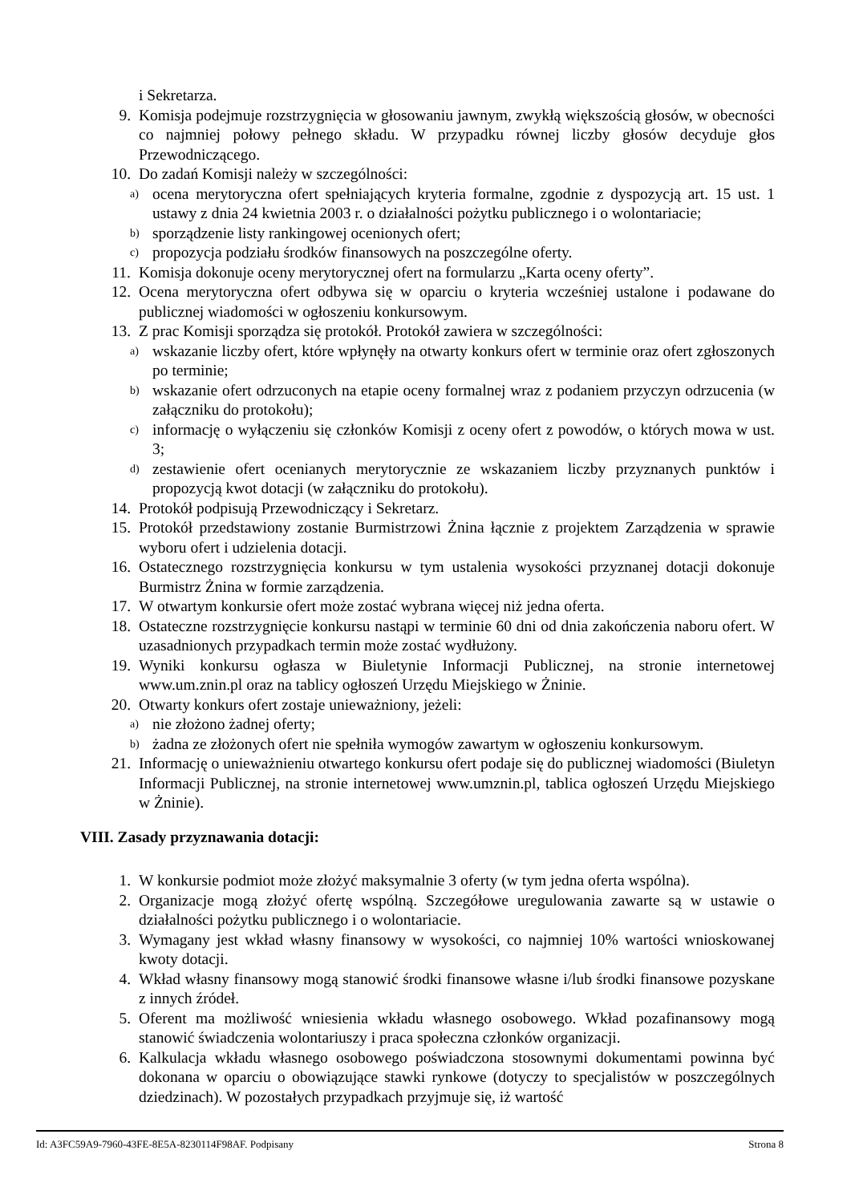i Sekretarza.
9. Komisja podejmuje rozstrzygnięcia w głosowaniu jawnym, zwykłą większością głosów, w obecności co najmniej połowy pełnego składu. W przypadku równej liczby głosów decyduje głos Przewodniczącego.
10. Do zadań Komisji należy w szczególności:
a) ocena merytoryczna ofert spełniających kryteria formalne, zgodnie z dyspozycją art. 15 ust. 1 ustawy z dnia 24 kwietnia 2003 r. o działalności pożytku publicznego i o wolontariacie;
b) sporządzenie listy rankingowej ocenionych ofert;
c) propozycja podziału środków finansowych na poszczególne oferty.
11. Komisja dokonuje oceny merytorycznej ofert na formularzu „Karta oceny oferty”.
12. Ocena merytoryczna ofert odbywa się w oparciu o kryteria wcześniej ustalone i podawane do publicznej wiadomości w ogłoszeniu konkursowym.
13. Z prac Komisji sporządza się protokół. Protokół zawiera w szczególności:
a) wskazanie liczby ofert, które wpłynęły na otwarty konkurs ofert w terminie oraz ofert zgłoszonych po terminie;
b) wskazanie ofert odrzuconych na etapie oceny formalnej wraz z podaniem przyczyn odrzucenia (w załączniku do protokołu);
c) informację o wyłączeniu się członków Komisji z oceny ofert z powodów, o których mowa w ust. 3;
d) zestawienie ofert ocenianych merytorycznie ze wskazaniem liczby przyznanych punktów i propozycją kwot dotacji (w załączniku do protokołu).
14. Protokół podpisują Przewodniczący i Sekretarz.
15. Protokół przedstawiony zostanie Burmistrzowi Żnina łącznie z projektem Zarządzenia w sprawie wyboru ofert i udzielenia dotacji.
16. Ostatecznego rozstrzygnięcia konkursu w tym ustalenia wysokości przyznanej dotacji dokonuje Burmistrz Żnina w formie zarządzenia.
17. W otwartym konkursie ofert może zostać wybrana więcej niż jedna oferta.
18. Ostateczne rozstrzygnięcie konkursu nastąpi w terminie 60 dni od dnia zakończenia naboru ofert. W uzasadnionych przypadkach termin może zostać wydłużony.
19. Wyniki konkursu ogłasza w Biuletynie Informacji Publicznej, na stronie internetowej www.um.znin.pl oraz na tablicy ogłoszeń Urzędu Miejskiego w Żninie.
20. Otwarty konkurs ofert zostaje unieważniony, jeżeli:
a) nie złożono żadnej oferty;
b) żadna ze złożonych ofert nie spełniła wymogów zawartym w ogłoszeniu konkursowym.
21. Informację o unieważnieniu otwartego konkursu ofert podaje się do publicznej wiadomości (Biuletyn Informacji Publicznej, na stronie internetowej www.umznin.pl, tablica ogłoszeń Urzędu Miejskiego w Żninie).
VIII. Zasady przyznawania dotacji:
1. W konkursie podmiot może złożyć maksymalnie 3 oferty (w tym jedna oferta wspólna).
2. Organizacje mogą złożyć ofertę wspólną. Szczegółowe uregulowania zawarte są w ustawie o działalności pożytku publicznego i o wolontariacie.
3. Wymagany jest wkład własny finansowy w wysokości, co najmniej 10% wartości wnioskowanej kwoty dotacji.
4. Wkład własny finansowy mogą stanowić środki finansowe własne i/lub środki finansowe pozyskane z innych źródeł.
5. Oferent ma możliwość wniesienia wkładu własnego osobowego. Wkład pozafinansowy mogą stanowić świadczenia wolontariuszy i praca społeczna członków organizacji.
6. Kalkulacja wkładu własnego osobowego poświadczona stosownymi dokumentami powinna być dokonana w oparciu o obowiązujące stawki rynkowe (dotyczy to specjalistów w poszczególnych dziedzinach). W pozostałych przypadkach przyjmuje się, iż wartość
Id: A3FC59A9-7960-43FE-8E5A-8230114F98AF. Podpisany Strona 8